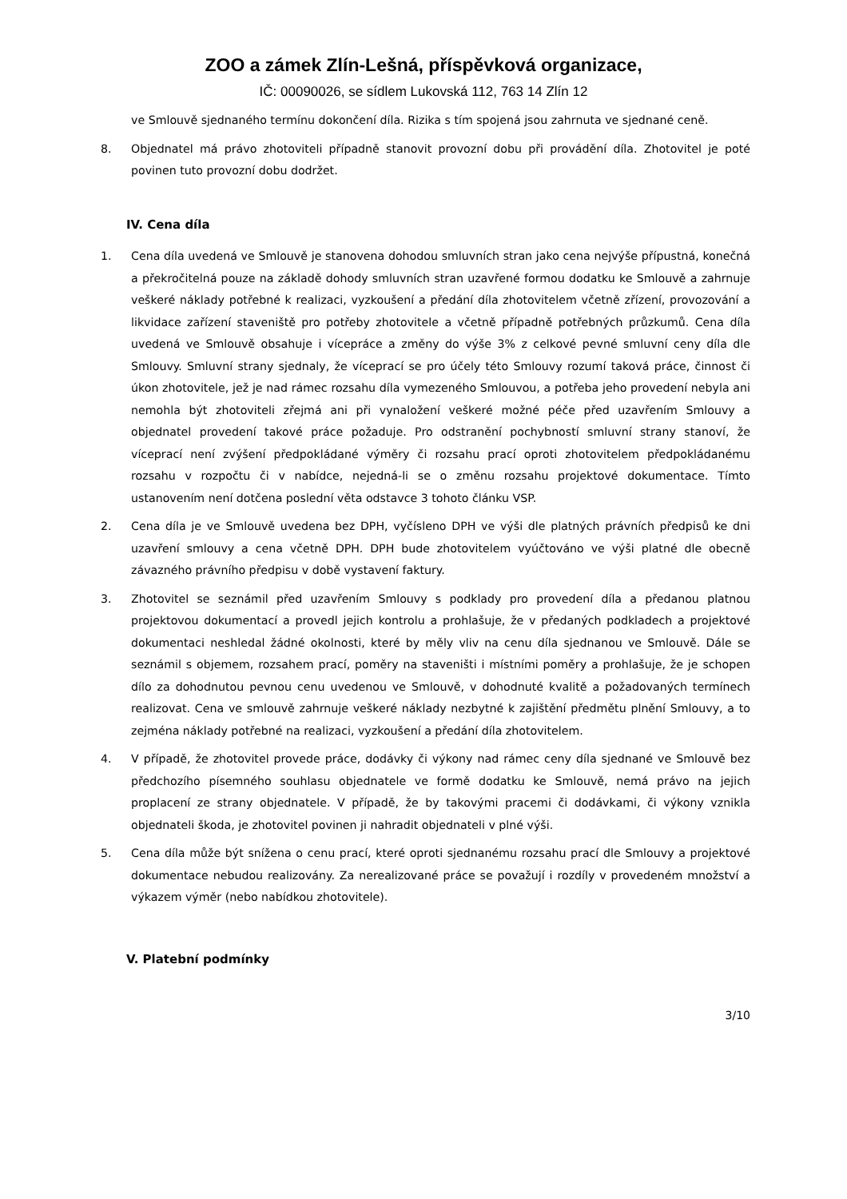ZOO a zámek Zlín-Lešná, příspěvková organizace,
IČ: 00090026, se sídlem Lukovská 112, 763 14 Zlín 12
ve Smlouvě sjednaného termínu dokončení díla. Rizika s tím spojená jsou zahrnuta ve sjednané ceně.
8. Objednatel má právo zhotoviteli případně stanovit provozní dobu při provádění díla. Zhotovitel je poté povinen tuto provozní dobu dodržet.
IV. Cena díla
1. Cena díla uvedená ve Smlouvě je stanovena dohodou smluvních stran jako cena nejvýše přípustná, konečná a překročitelná pouze na základě dohody smluvních stran uzavřené formou dodatku ke Smlouvě a zahrnuje veškeré náklady potřebné k realizaci, vyzkoušení a předání díla zhotovitelem včetně zřízení, provozování a likvidace zařízení staveniště pro potřeby zhotovitele a včetně případně potřebných průzkumů. Cena díla uvedená ve Smlouvě obsahuje i vícepráce a změny do výše 3% z celkové pevné smluvní ceny díla dle Smlouvy. Smluvní strany sjednaly, že víceprací se pro účely této Smlouvy rozumí taková práce, činnost či úkon zhotovitele, jež je nad rámec rozsahu díla vymezeného Smlouvou, a potřeba jeho provedení nebyla ani nemohla být zhotoviteli zřejmá ani při vynaložení veškeré možné péče před uzavřením Smlouvy a objednatel provedení takové práce požaduje. Pro odstranění pochybností smluvní strany stanoví, že víceprací není zvýšení předpokládané výměry či rozsahu prací oproti zhotovitelem předpokládanému rozsahu v rozpočtu či v nabídce, nejedná-li se o změnu rozsahu projektové dokumentace. Tímto ustanovením není dotčena poslední věta odstavce 3 tohoto článku VSP.
2. Cena díla je ve Smlouvě uvedena bez DPH, vyčísleno DPH ve výši dle platných právních předpisů ke dni uzavření smlouvy a cena včetně DPH. DPH bude zhotovitelem vyúčtováno ve výši platné dle obecně závazného právního předpisu v době vystavení faktury.
3. Zhotovitel se seznámil před uzavřením Smlouvy s podklady pro provedení díla a předanou platnou projektovou dokumentací a provedl jejich kontrolu a prohlašuje, že v předaných podkladech a projektové dokumentaci neshledal žádné okolnosti, které by měly vliv na cenu díla sjednanou ve Smlouvě. Dále se seznámil s objemem, rozsahem prací, poměry na staveništi i místními poměry a prohlašuje, že je schopen dílo za dohodnutou pevnou cenu uvedenou ve Smlouvě, v dohodnuté kvalitě a požadovaných termínech realizovat. Cena ve smlouvě zahrnuje veškeré náklady nezbytné k zajištění předmětu plnění Smlouvy, a to zejména náklady potřebné na realizaci, vyzkoušení a předání díla zhotovitelem.
4. V případě, že zhotovitel provede práce, dodávky či výkony nad rámec ceny díla sjednané ve Smlouvě bez předchozího písemného souhlasu objednatele ve formě dodatku ke Smlouvě, nemá právo na jejich proplacení ze strany objednatele. V případě, že by takovými pracemi či dodávkami, či výkony vznikla objednateli škoda, je zhotovitel povinen ji nahradit objednateli v plné výši.
5. Cena díla může být snížena o cenu prací, které oproti sjednanému rozsahu prací dle Smlouvy a projektové dokumentace nebudou realizovány. Za nerealizované práce se považují i rozdíly v provedeném množství a výkazem výměr (nebo nabídkou zhotovitele).
V. Platební podmínky
3/10